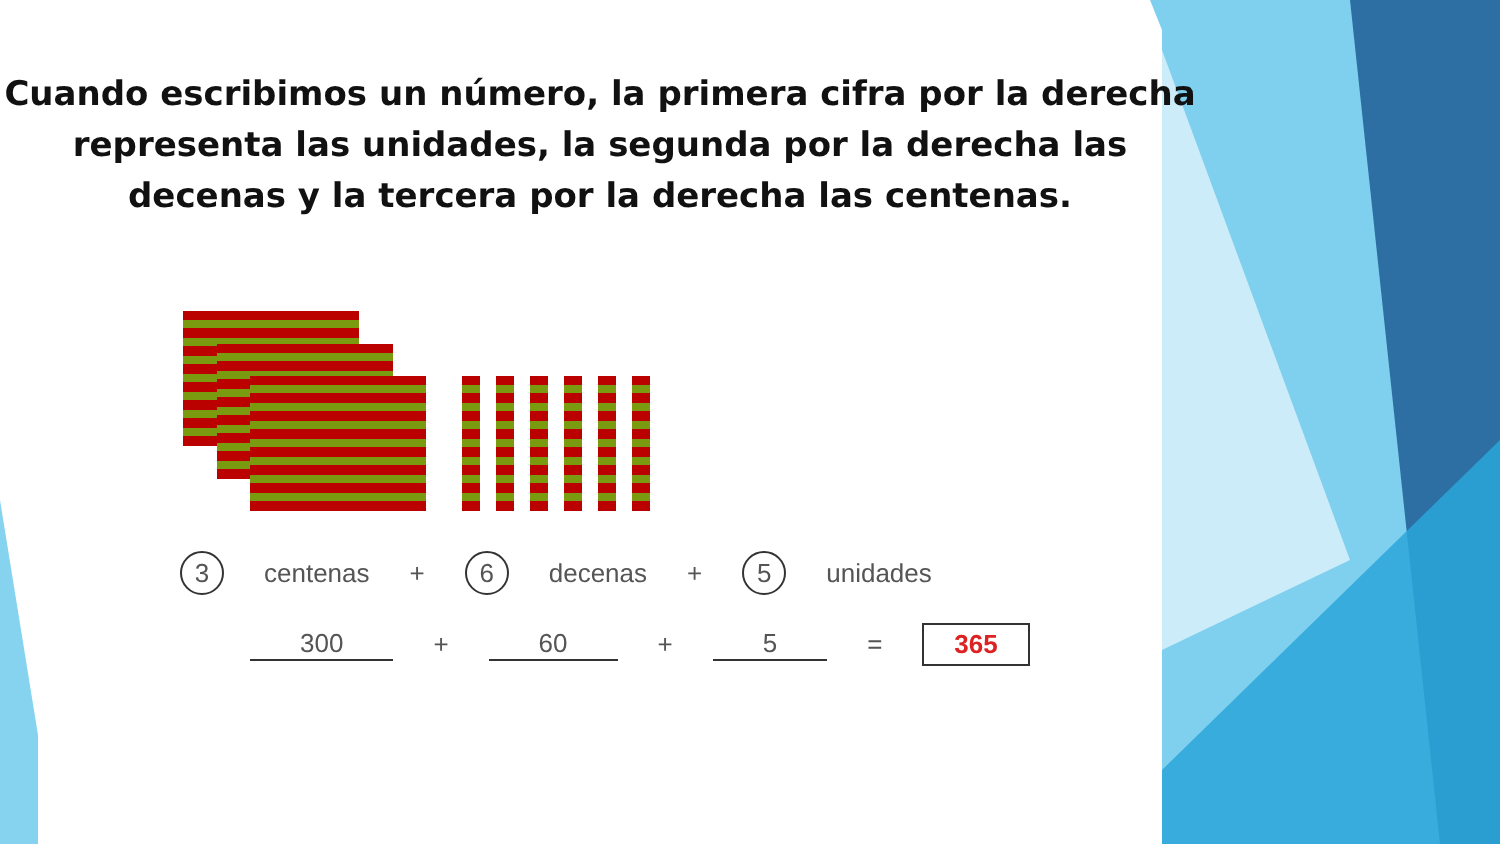Cuando escribimos un número, la primera cifra por la derecha representa las unidades, la segunda por la derecha las decenas y la tercera por la derecha las centenas.
3 centenas + 6 decenas + 5 unidades
300 + 60 + 5 = 365